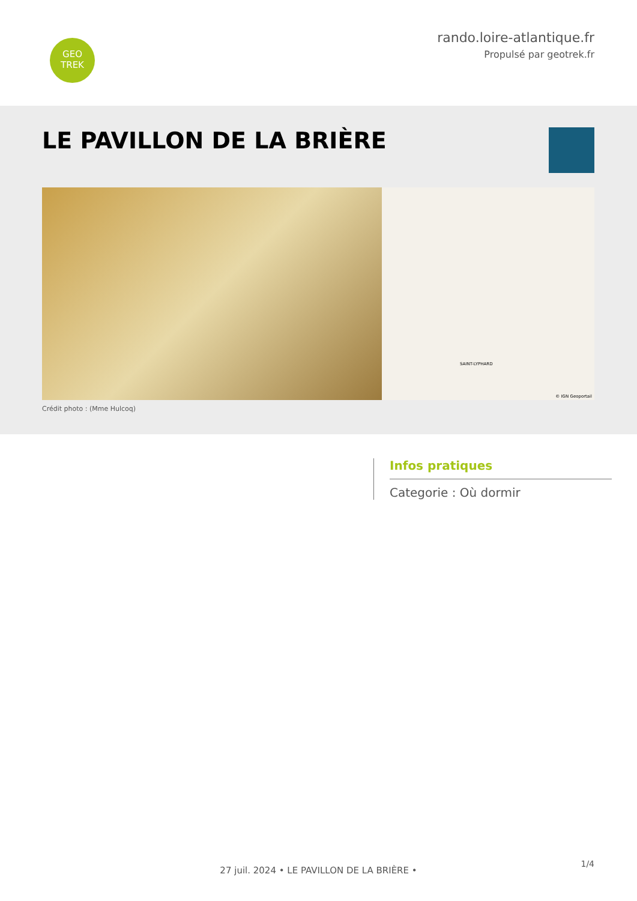GEO
TREK
rando.loire-atlantique.fr
Propulsé par geotrek.fr
LE PAVILLON DE LA BRIÈRE
SAINT-LYPHARD
© IGN Geoportail
Crédit photo : (Mme Hulcoq)
Infos pratiques
Categorie : Où dormir
1/4
27 juil. 2024 • LE PAVILLON DE LA BRIÈRE •